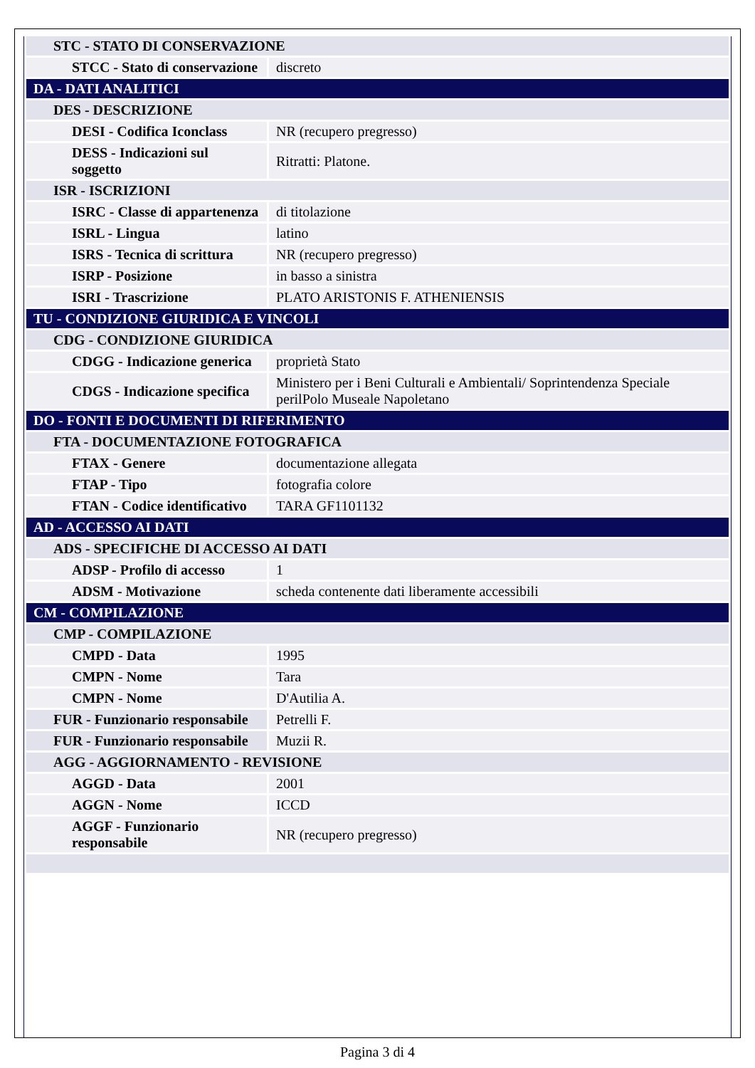| STC - STATO DI CONSERVAZIONE | |
| STCC - Stato di conservazione | discreto |
| DA - DATI ANALITICI | |
| DES - DESCRIZIONE | |
| DESI - Codifica Iconclass | NR (recupero pregresso) |
| DESS - Indicazioni sul soggetto | Ritratti: Platone. |
| ISR - ISCRIZIONI | |
| ISRC - Classe di appartenenza | di titolazione |
| ISRL - Lingua | latino |
| ISRS - Tecnica di scrittura | NR (recupero pregresso) |
| ISRP - Posizione | in basso a sinistra |
| ISRI - Trascrizione | PLATO ARISTONIS F. ATHENIENSIS |
| TU - CONDIZIONE GIURIDICA E VINCOLI | |
| CDG - CONDIZIONE GIURIDICA | |
| CDGG - Indicazione generica | proprietà Stato |
| CDGS - Indicazione specifica | Ministero per i Beni Culturali e Ambientali/ Soprintendenza Speciale perilPolo Museale Napoletano |
| DO - FONTI E DOCUMENTI DI RIFERIMENTO | |
| FTA - DOCUMENTAZIONE FOTOGRAFICA | |
| FTAX - Genere | documentazione allegata |
| FTAP - Tipo | fotografia colore |
| FTAN - Codice identificativo | TARA GF1101132 |
| AD - ACCESSO AI DATI | |
| ADS - SPECIFICHE DI ACCESSO AI DATI | |
| ADSP - Profilo di accesso | 1 |
| ADSM - Motivazione | scheda contenente dati liberamente accessibili |
| CM - COMPILAZIONE | |
| CMP - COMPILAZIONE | |
| CMPD - Data | 1995 |
| CMPN - Nome | Tara |
| CMPN - Nome | D'Autilia A. |
| FUR - Funzionario responsabile | Petrelli F. |
| FUR - Funzionario responsabile | Muzii R. |
| AGG - AGGIORNAMENTO - REVISIONE | |
| AGGD - Data | 2001 |
| AGGN - Nome | ICCD |
| AGGF - Funzionario responsabile | NR (recupero pregresso) |
Pagina 3 di 4